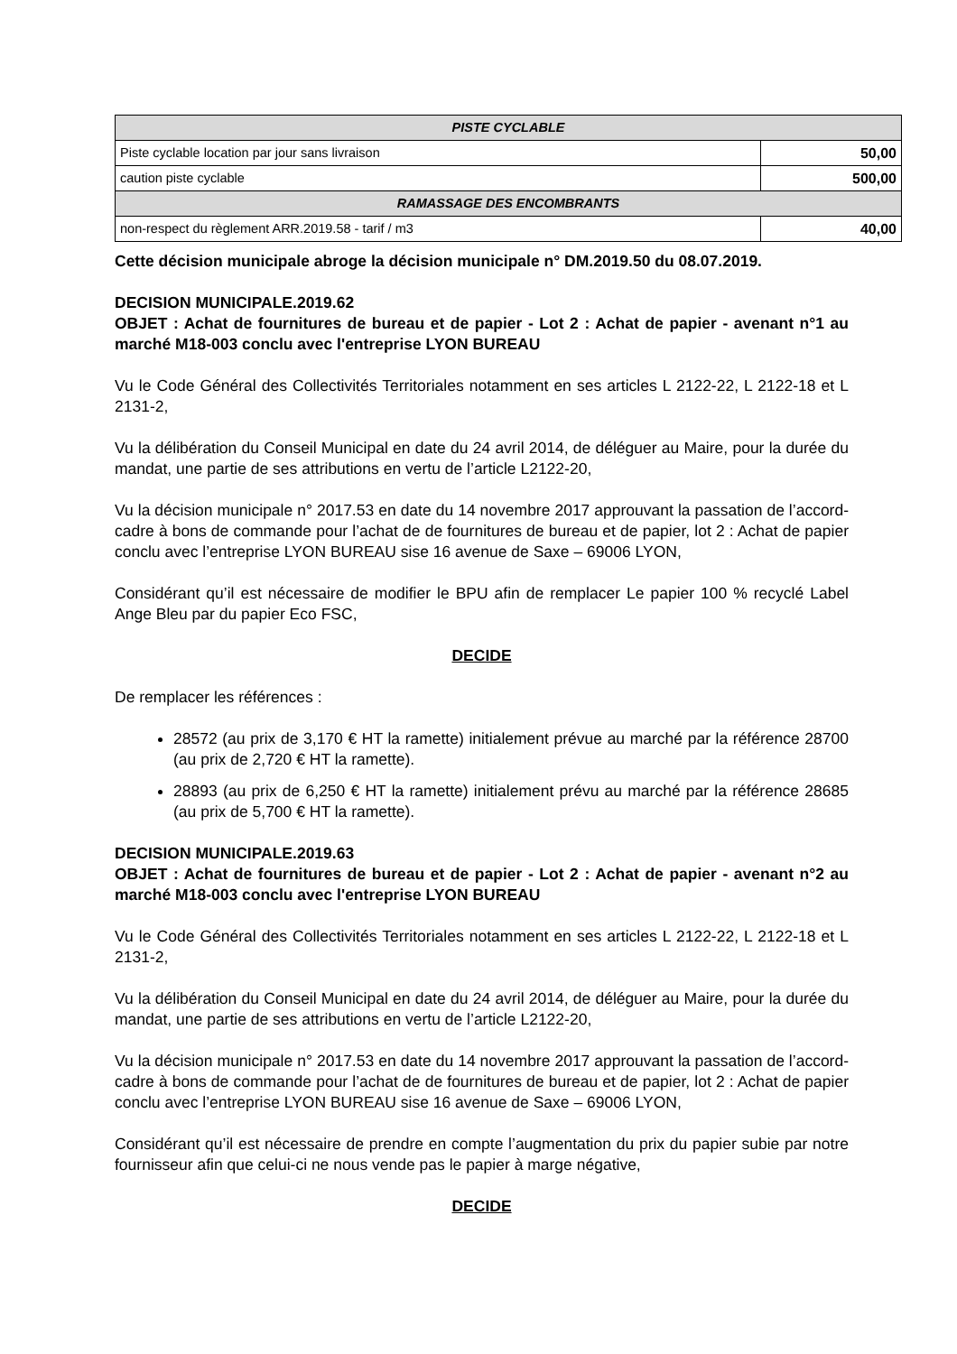| PISTE CYCLABLE | |
| Piste cyclable location par jour sans livraison | 50,00 |
| caution piste cyclable | 500,00 |
| RAMASSAGE DES ENCOMBRANTS | |
| non-respect du règlement ARR.2019.58 - tarif / m3 | 40,00 |
Cette décision municipale abroge la décision municipale n° DM.2019.50 du 08.07.2019.
DECISION MUNICIPALE.2019.62
OBJET : Achat de fournitures de bureau et de papier - Lot 2 : Achat de papier - avenant n°1 au marché M18-003 conclu avec l'entreprise LYON BUREAU
Vu le Code Général des Collectivités Territoriales notamment en ses articles L 2122-22, L 2122-18 et L 2131-2,
Vu la délibération du Conseil Municipal en date du 24 avril 2014, de déléguer au Maire, pour la durée du mandat, une partie de ses attributions en vertu de l’article L2122-20,
Vu la décision municipale n° 2017.53 en date du 14 novembre 2017 approuvant la passation de l’accord-cadre à bons de commande pour l’achat de de fournitures de bureau et de papier, lot 2 : Achat de papier conclu avec l’entreprise LYON BUREAU sise 16 avenue de Saxe – 69006 LYON,
Considérant qu’il est nécessaire de modifier le BPU afin de remplacer Le papier 100 % recyclé Label Ange Bleu par du papier Eco FSC,
DECIDE
De remplacer les références :
28572 (au prix de 3,170 € HT la ramette) initialement prévue au marché par la référence 28700 (au prix de 2,720 € HT la ramette).
28893 (au prix de 6,250 € HT la ramette) initialement prévu au marché par la référence 28685 (au prix de 5,700 € HT la ramette).
DECISION MUNICIPALE.2019.63
OBJET : Achat de fournitures de bureau et de papier - Lot 2 : Achat de papier - avenant n°2 au marché M18-003 conclu avec l'entreprise LYON BUREAU
Vu le Code Général des Collectivités Territoriales notamment en ses articles L 2122-22, L 2122-18 et L 2131-2,
Vu la délibération du Conseil Municipal en date du 24 avril 2014, de déléguer au Maire, pour la durée du mandat, une partie de ses attributions en vertu de l’article L2122-20,
Vu la décision municipale n° 2017.53 en date du 14 novembre 2017 approuvant la passation de l’accord-cadre à bons de commande pour l’achat de de fournitures de bureau et de papier, lot 2 : Achat de papier conclu avec l’entreprise LYON BUREAU sise 16 avenue de Saxe – 69006 LYON,
Considérant qu’il est nécessaire de prendre en compte l’augmentation du prix du papier subie par notre fournisseur afin que celui-ci ne nous vende pas le papier à marge négative,
DECIDE